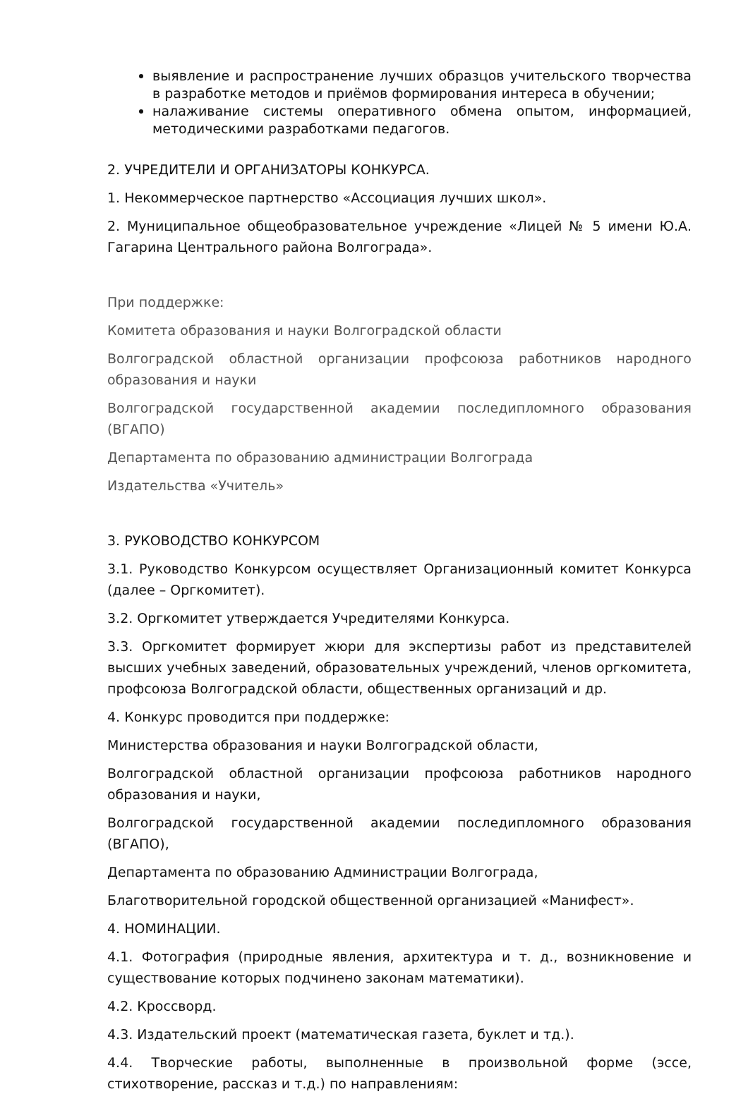выявление и распространение лучших образцов учительского творчества в разработке методов и приёмов формирования интереса в обучении;
налаживание системы оперативного обмена опытом, информацией, методическими разработками педагогов.
2. УЧРЕДИТЕЛИ И ОРГАНИЗАТОРЫ КОНКУРСА.
1. Некоммерческое партнерство «Ассоциация лучших школ».
2. Муниципальное общеобразовательное учреждение «Лицей № 5 имени Ю.А. Гагарина Центрального района Волгограда».
При поддержке:
Комитета образования и науки Волгоградской области
Волгоградской областной организации профсоюза работников народного образования и науки
Волгоградской государственной академии последипломного образования (ВГАПО)
Департамента по образованию администрации Волгограда
Издательства «Учитель»
3. РУКОВОДСТВО КОНКУРСОМ
3.1. Руководство Конкурсом осуществляет Организационный комитет Конкурса (далее – Оргкомитет).
3.2. Оргкомитет утверждается Учредителями Конкурса.
3.3. Оргкомитет формирует жюри для экспертизы работ из представителей высших учебных заведений, образовательных учреждений, членов оргкомитета, профсоюза Волгоградской области, общественных организаций и др.
4. Конкурс проводится при поддержке:
Министерства образования и науки Волгоградской области,
Волгоградской областной организации профсоюза работников народного образования и науки,
Волгоградской государственной академии последипломного образования (ВГАПО),
Департамента по образованию Администрации Волгограда,
Благотворительной городской общественной организацией «Манифест».
4. НОМИНАЦИИ.
4.1. Фотография (природные явления, архитектура и т. д., возникновение и существование которых подчинено законам математики).
4.2. Кроссворд.
4.3. Издательский проект (математическая газета, буклет и тд.).
4.4. Творческие работы, выполненные в произвольной форме (эссе, стихотворение, рассказ и т.д.) по направлениям: